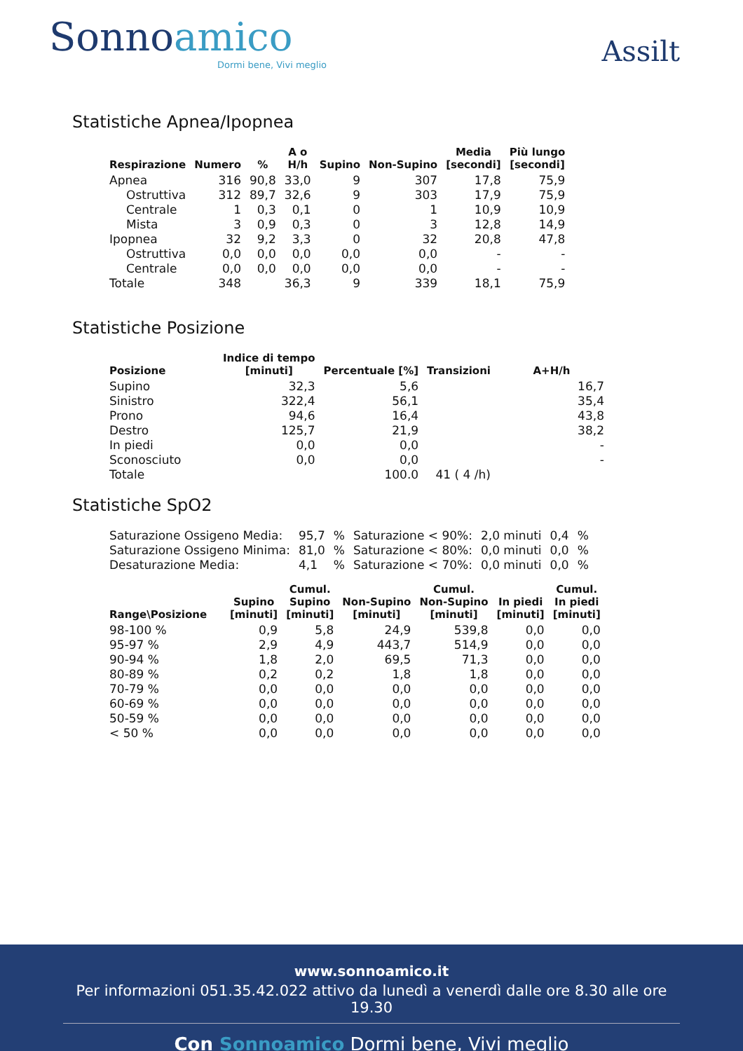Sonnoamico
Dormi bene, Vivi meglio
Assilt
Statistiche Apnea/Ipopnea
| Respirazione | Numero | % | A o H/h | Supino | Non-Supino | Media [secondi] | Più lungo [secondi] |
| --- | --- | --- | --- | --- | --- | --- | --- |
| Apnea | 316 | 90,8 | 33,0 | 9 | 307 | 17,8 | 75,9 |
| Ostruttiva | 312 | 89,7 | 32,6 | 9 | 303 | 17,9 | 75,9 |
| Centrale | 1 | 0,3 | 0,1 | 0 | 1 | 10,9 | 10,9 |
| Mista | 3 | 0,9 | 0,3 | 0 | 3 | 12,8 | 14,9 |
| Ipopnea | 32 | 9,2 | 3,3 | 0 | 32 | 20,8 | 47,8 |
| Ostruttiva | 0,0 | 0,0 | 0,0 | 0,0 | 0,0 | - | - |
| Centrale | 0,0 | 0,0 | 0,0 | 0,0 | 0,0 | - | - |
| Totale | 348 | | 36,3 | 9 | 339 | 18,1 | 75,9 |
Statistiche Posizione
| Posizione | Indice di tempo [minuti] | Percentuale [%] | Transizioni | A+H/h |
| --- | --- | --- | --- | --- |
| Supino | 32,3 | 5,6 | | 16,7 |
| Sinistro | 322,4 | 56,1 | | 35,4 |
| Prono | 94,6 | 16,4 | | 43,8 |
| Destro | 125,7 | 21,9 | | 38,2 |
| In piedi | 0,0 | 0,0 | | - |
| Sconosciuto | 0,0 | 0,0 | | - |
| Totale | | 100.0 | 41 ( 4 /h) | |
Statistiche SpO2
| Saturazione Ossigeno Media: | 95,7 | % | Saturazione < 90%: | 2,0 minuti | 0,4 | % |
| Saturazione Ossigeno Minima: | 81,0 | % | Saturazione < 80%: | 0,0 minuti | 0,0 | % |
| Desaturazione Media: | 4,1 | % | Saturazione < 70%: | 0,0 minuti | 0,0 | % |
| Range\Posizione | Supino [minuti] | Cumul. Supino [minuti] | Non-Supino [minuti] | Cumul. Non-Supino [minuti] | In piedi [minuti] | Cumul. In piedi [minuti] |
| --- | --- | --- | --- | --- | --- | --- |
| 98-100 % | 0,9 | 5,8 | 24,9 | 539,8 | 0,0 | 0,0 |
| 95-97 % | 2,9 | 4,9 | 443,7 | 514,9 | 0,0 | 0,0 |
| 90-94 % | 1,8 | 2,0 | 69,5 | 71,3 | 0,0 | 0,0 |
| 80-89 % | 0,2 | 0,2 | 1,8 | 1,8 | 0,0 | 0,0 |
| 70-79 % | 0,0 | 0,0 | 0,0 | 0,0 | 0,0 | 0,0 |
| 60-69 % | 0,0 | 0,0 | 0,0 | 0,0 | 0,0 | 0,0 |
| 50-59 % | 0,0 | 0,0 | 0,0 | 0,0 | 0,0 | 0,0 |
| < 50 % | 0,0 | 0,0 | 0,0 | 0,0 | 0,0 | 0,0 |
www.sonnoamico.it
Per informazioni 051.35.42.022 attivo da lunedì a venerdì dalle ore 8.30 alle ore 19.30
Con Sonnoamico Dormi bene, Vivi meglio